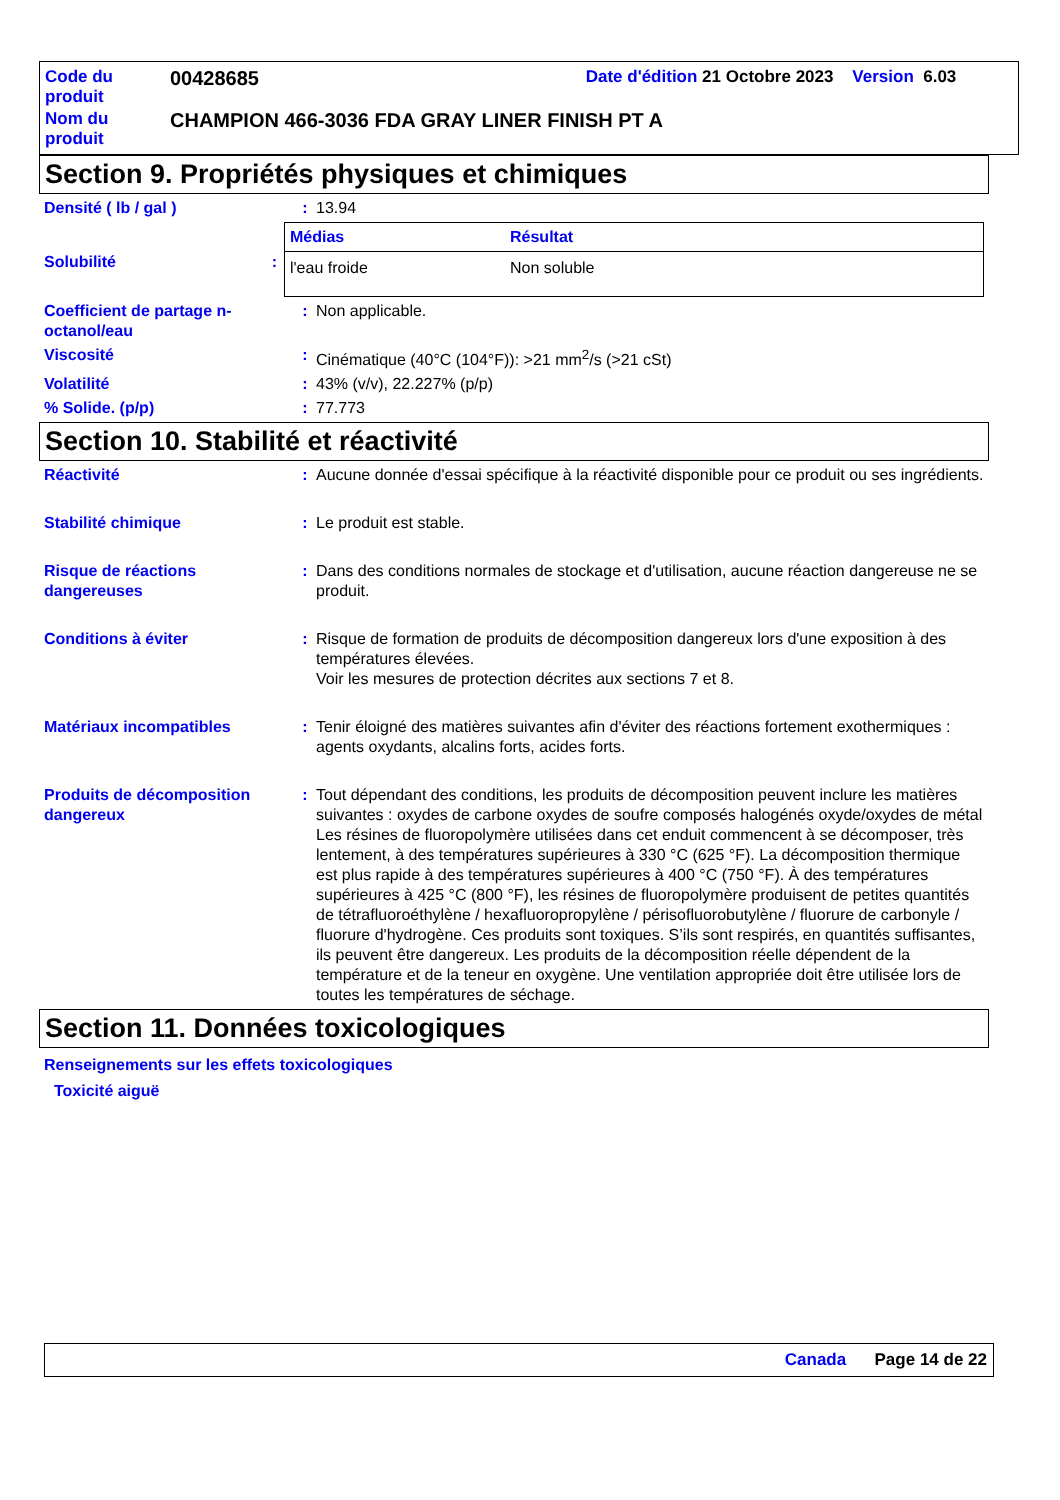| Code du produit | 00428685 | Date d'édition 21 Octobre 2023 Version 6.03 |
| Nom du produit | CHAMPION 466-3036 FDA GRAY LINER FINISH PT A | |
Section 9. Propriétés physiques et chimiques
Densité ( lb / gal ) : 13.94
Solubilité :
| Médias | Résultat |
| --- | --- |
| l'eau froide | Non soluble |
Coefficient de partage n-octanol/eau
: Non applicable.
Viscosité : Cinématique (40°C (104°F)): >21 mm<sup>2</sup>/s (>21 cSt)
Volatilité : 43% (v/v), 22.227% (p/p)
% Solide. (p/p) : 77.773
Section 10. Stabilité et réactivité
Réactivité : Aucune donnée d'essai spécifique à la réactivité disponible pour ce produit ou ses ingrédients.
Stabilité chimique : Le produit est stable.
Risque de réactions dangereuses
: Dans des conditions normales de stockage et d'utilisation, aucune réaction dangereuse ne se produit.
Conditions à éviter : Risque de formation de produits de décomposition dangereux lors d'une exposition à des températures élevées.
Voir les mesures de protection décrites aux sections 7 et 8.
Matériaux incompatibles : Tenir éloigné des matières suivantes afin d'éviter des réactions fortement exothermiques : agents oxydants, alcalins forts, acides forts.
Produits de décomposition dangereux
: Tout dépendant des conditions, les produits de décomposition peuvent inclure les matières suivantes : oxydes de carbone oxydes de soufre composés halogénés oxyde/oxydes de métal
Les résines de fluoropolymère utilisées dans cet enduit commencent à se décomposer, très lentement, à des températures supérieures à 330 °C (625 °F). La décomposition thermique est plus rapide à des températures supérieures à 400 °C (750 °F). À des températures supérieures à 425 °C (800 °F), les résines de fluoropolymère produisent de petites quantités de tétrafluoroéthylène / hexafluoropropylène / périsofluorobutylène / fluorure de carbonyle / fluorure d'hydrogène. Ces produits sont toxiques. S’ils sont respirés, en quantités suffisantes, ils peuvent être dangereux. Les produits de la décomposition réelle dépendent de la température et de la teneur en oxygène. Une ventilation appropriée doit être utilisée lors de toutes les températures de séchage.
Section 11. Données toxicologiques
Renseignements sur les effets toxicologiques
Toxicité aiguë
Canada Page 14 de 22